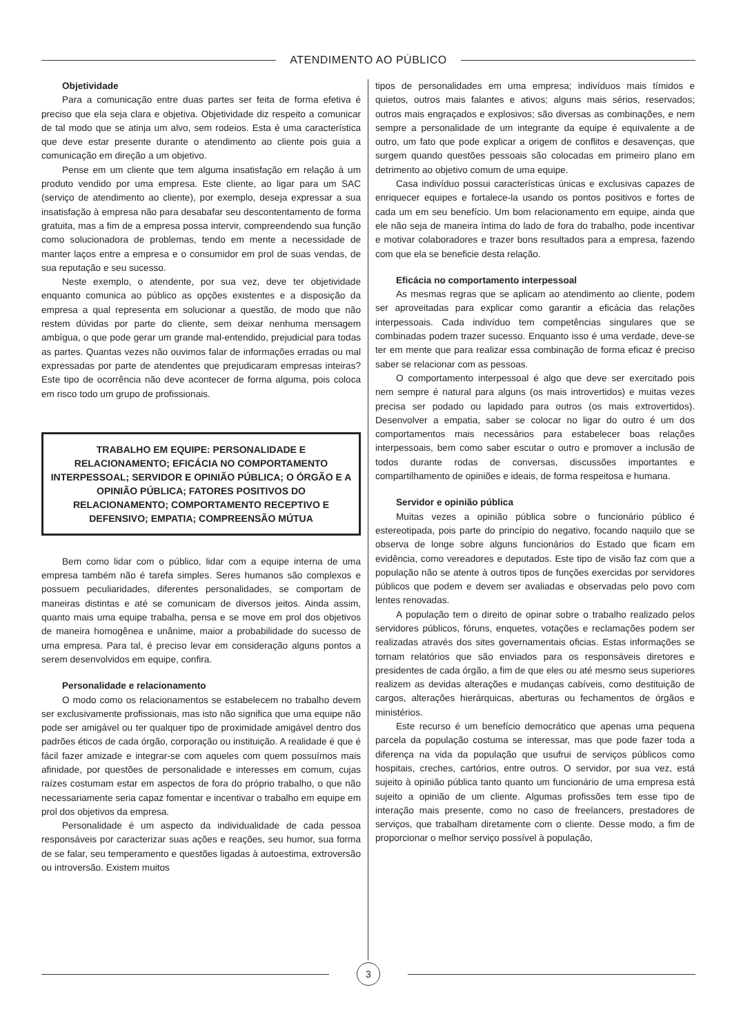ATENDIMENTO AO PÚBLICO
Objetividade
Para a comunicação entre duas partes ser feita de forma efetiva é preciso que ela seja clara e objetiva. Objetividade diz respeito a comunicar de tal modo que se atinja um alvo, sem rodeios. Esta é uma característica que deve estar presente durante o atendimento ao cliente pois guia a comunicação em direção a um objetivo.
Pense em um cliente que tem alguma insatisfação em relação à um produto vendido por uma empresa. Este cliente, ao ligar para um SAC (serviço de atendimento ao cliente), por exemplo, deseja expressar a sua insatisfação à empresa não para desabafar seu descontentamento de forma gratuita, mas a fim de a empresa possa intervir, compreendendo sua função como solucionadora de problemas, tendo em mente a necessidade de manter laços entre a empresa e o consumidor em prol de suas vendas, de sua reputação e seu sucesso.
Neste exemplo, o atendente, por sua vez, deve ter objetividade enquanto comunica ao público as opções existentes e a disposição da empresa a qual representa em solucionar a questão, de modo que não restem dúvidas por parte do cliente, sem deixar nenhuma mensagem ambígua, o que pode gerar um grande mal-entendido, prejudicial para todas as partes. Quantas vezes não ouvimos falar de informações erradas ou mal expressadas por parte de atendentes que prejudicaram empresas inteiras? Este tipo de ocorrência não deve acontecer de forma alguma, pois coloca em risco todo um grupo de profissionais.
TRABALHO EM EQUIPE: PERSONALIDADE E RELACIONAMENTO; EFICÁCIA NO COMPORTAMENTO INTERPESSOAL; SERVIDOR E OPINIÃO PÚBLICA; O ÓRGÃO E A OPINIÃO PÚBLICA; FATORES POSITIVOS DO RELACIONAMENTO; COMPORTAMENTO RECEPTIVO E DEFENSIVO; EMPATIA; COMPREENSÃO MÚTUA
Bem como lidar com o público, lidar com a equipe interna de uma empresa também não é tarefa simples. Seres humanos são complexos e possuem peculiaridades, diferentes personalidades, se comportam de maneiras distintas e até se comunicam de diversos jeitos. Ainda assim, quanto mais uma equipe trabalha, pensa e se move em prol dos objetivos de maneira homogênea e unânime, maior a probabilidade do sucesso de uma empresa. Para tal, é preciso levar em consideração alguns pontos a serem desenvolvidos em equipe, confira.
Personalidade e relacionamento
O modo como os relacionamentos se estabelecem no trabalho devem ser exclusivamente profissionais, mas isto não significa que uma equipe não pode ser amigável ou ter qualquer tipo de proximidade amigável dentro dos padrões éticos de cada órgão, corporação ou instituição. A realidade é que é fácil fazer amizade e integrar-se com aqueles com quem possuímos mais afinidade, por questões de personalidade e interesses em comum, cujas raízes costumam estar em aspectos de fora do próprio trabalho, o que não necessariamente seria capaz fomentar e incentivar o trabalho em equipe em prol dos objetivos da empresa.
Personalidade é um aspecto da individualidade de cada pessoa responsáveis por caracterizar suas ações e reações, seu humor, sua forma de se falar, seu temperamento e questões ligadas à autoestima, extroversão ou introversão. Existem muitos
tipos de personalidades em uma empresa; indivíduos mais tímidos e quietos, outros mais falantes e ativos; alguns mais sérios, reservados; outros mais engraçados e explosivos; são diversas as combinações, e nem sempre a personalidade de um integrante da equipe é equivalente a de outro, um fato que pode explicar a origem de conflitos e desavenças, que surgem quando questões pessoais são colocadas em primeiro plano em detrimento ao objetivo comum de uma equipe.
Casa indivíduo possui características únicas e exclusivas capazes de enriquecer equipes e fortalece-la usando os pontos positivos e fortes de cada um em seu benefício. Um bom relacionamento em equipe, ainda que ele não seja de maneira íntima do lado de fora do trabalho, pode incentivar e motivar colaboradores e trazer bons resultados para a empresa, fazendo com que ela se beneficie desta relação.
Eficácia no comportamento interpessoal
As mesmas regras que se aplicam ao atendimento ao cliente, podem ser aproveitadas para explicar como garantir a eficácia das relações interpessoais. Cada indivíduo tem competências singulares que se combinadas podem trazer sucesso. Enquanto isso é uma verdade, deve-se ter em mente que para realizar essa combinação de forma eficaz é preciso saber se relacionar com as pessoas.
O comportamento interpessoal é algo que deve ser exercitado pois nem sempre é natural para alguns (os mais introvertidos) e muitas vezes precisa ser podado ou lapidado para outros (os mais extrovertidos). Desenvolver a empatia, saber se colocar no ligar do outro é um dos comportamentos mais necessários para estabelecer boas relações interpessoais, bem como saber escutar o outro e promover a inclusão de todos durante rodas de conversas, discussões importantes e compartilhamento de opiniões e ideais, de forma respeitosa e humana.
Servidor e opinião pública
Muitas vezes a opinião pública sobre o funcionário público é estereotipada, pois parte do princípio do negativo, focando naquilo que se observa de longe sobre alguns funcionários do Estado que ficam em evidência, como vereadores e deputados. Este tipo de visão faz com que a população não se atente à outros tipos de funções exercidas por servidores públicos que podem e devem ser avaliadas e observadas pelo povo com lentes renovadas.
A população tem o direito de opinar sobre o trabalho realizado pelos servidores públicos, fóruns, enquetes, votações e reclamações podem ser realizadas através dos sites governamentais oficias. Estas informações se tornam relatórios que são enviados para os responsáveis diretores e presidentes de cada órgão, a fim de que eles ou até mesmo seus superiores realizem as devidas alterações e mudanças cabíveis, como destituição de cargos, alterações hierárquicas, aberturas ou fechamentos de órgãos e ministérios.
Este recurso é um benefício democrático que apenas uma pequena parcela da população costuma se interessar, mas que pode fazer toda a diferença na vida da população que usufrui de serviços públicos como hospitais, creches, cartórios, entre outros. O servidor, por sua vez, está sujeito à opinião pública tanto quanto um funcionário de uma empresa está sujeito a opinião de um cliente. Algumas profissões tem esse tipo de interação mais presente, como no caso de freelancers, prestadores de serviços, que trabalham diretamente com o cliente. Desse modo, a fim de proporcionar o melhor serviço possível à população,
3